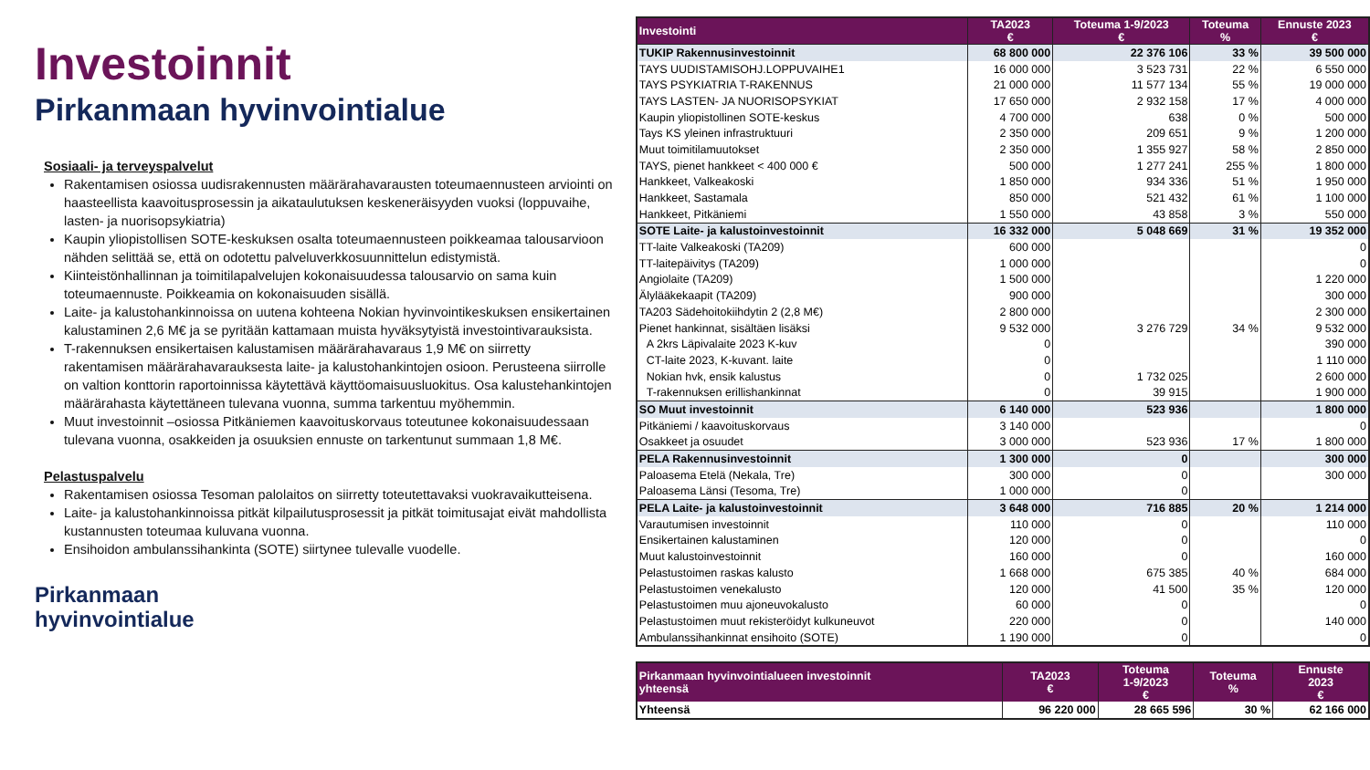Investoinnit
Pirkanmaan hyvinvointialue
Sosiaali- ja terveyspalvelut
Rakentamisen osiossa uudisrakennusten määrärahavarausten toteumaennusteen arviointi on haasteellista kaavoitusprosessin ja aikataulutuksen keskeneräisyyden vuoksi (loppuvaihe, lasten- ja nuorisopsykiatria)
Kaupin yliopistollisen SOTE-keskuksen osalta toteumaennusteen poikkeamaa talousarvioon nähden selittää se, että on odotettu palveluverkkosuunnittelun edistymistä.
Kiinteistönhallinnan ja toimitilapalvelujen kokonaisuudessa talousarvio on sama kuin toteumaennuste. Poikkeamia on kokonaisuuden sisällä.
Laite- ja kalustohankinnoissa on uutena kohteena Nokian hyvinvointikeskuksen ensikertainen kalustaminen 2,6 M€ ja se pyritään kattamaan muista hyväksytyistä investointivarauksista.
T-rakennuksen ensikertaisen kalustamisen määrärahavaraus 1,9 M€ on siirretty rakentamisen määrärahavarauksesta laite- ja kalustohankintojen osioon. Perusteena siirrolle on valtion konttorin raportoinnissa käytettävä käyttöomaisuusluokitus. Osa kalustehankintojen määrärahasta käytettäneen tulevana vuonna, summa tarkentuu myöhemmin.
Muut investoinnit –osiossa Pitkäniemen kaavoituskorvaus toteutunee kokonaisuudessaan tulevana vuonna, osakkeiden ja osuuksien ennuste on tarkentunut summaan 1,8 M€.
Pelastuspalvelu
Rakentamisen osiossa Tesoman palolaitos on siirretty toteutettavaksi vuokravaikutteisena.
Laite- ja kalustohankinnoissa pitkät kilpailutusprosessit ja pitkät toimitusajat eivät mahdollista kustannusten toteumaa kuluvana vuonna.
Ensihoidon ambulanssihankinta (SOTE) siirtynee tulevalle vuodelle.
Pirkanmaan
hyvinvointialue
| Investointi | TA2023 € | Toteuma 1-9/2023 € | Toteuma % | Ennuste 2023 € |
| --- | --- | --- | --- | --- |
| TUKIP Rakennusinvestoinnit | 68 800 000 | 22 376 106 | 33 % | 39 500 000 |
| TAYS UUDISTAMISOHJ.LOPPUVAIHE1 | 16 000 000 | 3 523 731 | 22 % | 6 550 000 |
| TAYS PSYKIATRIA T-RAKENNUS | 21 000 000 | 11 577 134 | 55 % | 19 000 000 |
| TAYS LASTEN- JA NUORISOPSYKIAT | 17 650 000 | 2 932 158 | 17 % | 4 000 000 |
| Kaupin yliopistollinen SOTE-keskus | 4 700 000 | 638 | 0 % | 500 000 |
| Tays KS yleinen infrastruktuuri | 2 350 000 | 209 651 | 9 % | 1 200 000 |
| Muut toimitilamuutokset | 2 350 000 | 1 355 927 | 58 % | 2 850 000 |
| TAYS, pienet hankkeet < 400 000 € | 500 000 | 1 277 241 | 255 % | 1 800 000 |
| Hankkeet, Valkeakoski | 1 850 000 | 934 336 | 51 % | 1 950 000 |
| Hankkeet, Sastamala | 850 000 | 521 432 | 61 % | 1 100 000 |
| Hankkeet, Pitkäniemi | 1 550 000 | 43 858 | 3 % | 550 000 |
| SOTE Laite- ja kalustoinvestoinnit | 16 332 000 | 5 048 669 | 31 % | 19 352 000 |
| TT-laite Valkeakoski (TA209) | 600 000 | | | 0 |
| TT-laitepäivitys (TA209) | 1 000 000 | | | 0 |
| Angiolaite (TA209) | 1 500 000 | | | 1 220 000 |
| Älylääkekaapit (TA209) | 900 000 | | | 300 000 |
| TA203 Sädehoitokiihdytin 2 (2,8 M€) | 2 800 000 | | | 2 300 000 |
| Pienet hankinnat, sisältäen lisäksi | 9 532 000 | 3 276 729 | 34 % | 9 532 000 |
| A 2krs Läpivalaite 2023 K-kuv | 0 | | | 390 000 |
| CT-laite 2023, K-kuvant. laite | 0 | | | 1 110 000 |
| Nokian hvk, ensik kalustus | 0 | 1 732 025 | | 2 600 000 |
| T-rakennuksen erillishankinnat | 0 | 39 915 | | 1 900 000 |
| SO Muut investoinnit | 6 140 000 | 523 936 | | 1 800 000 |
| Pitkäniemi / kaavoituskorvaus | 3 140 000 | | | 0 |
| Osakkeet ja osuudet | 3 000 000 | 523 936 | 17 % | 1 800 000 |
| PELA Rakennusinvestoinnit | 1 300 000 | 0 | | 300 000 |
| Paloasema Etelä (Nekala, Tre) | 300 000 | 0 | | 300 000 |
| Paloasema Länsi (Tesoma, Tre) | 1 000 000 | 0 | | |
| PELA Laite- ja kalustoinvestoinnit | 3 648 000 | 716 885 | 20 % | 1 214 000 |
| Varautumisen investoinnit | 110 000 | 0 | | 110 000 |
| Ensikertainen kalustaminen | 120 000 | 0 | | 0 |
| Muut kalustoinvestoinnit | 160 000 | 0 | | 160 000 |
| Pelastustoimen raskas kalusto | 1 668 000 | 675 385 | 40 % | 684 000 |
| Pelastustoimen venekalusto | 120 000 | 41 500 | 35 % | 120 000 |
| Pelastustoimen muu ajoneuvokalusto | 60 000 | 0 | | 0 |
| Pelastustoimen muut rekisteröidyt kulkuneuvot | 220 000 | 0 | | 140 000 |
| Ambulanssihankinnat ensihoito (SOTE) | 1 190 000 | 0 | | 0 |
| Pirkanmaan hyvinvointialueen investoinnit yhteensä | TA2023 € | Toteuma 1-9/2023 € | Toteuma % | Ennuste 2023 € |
| --- | --- | --- | --- | --- |
| Yhteensä | 96 220 000 | 28 665 596 | 30 % | 62 166 000 |